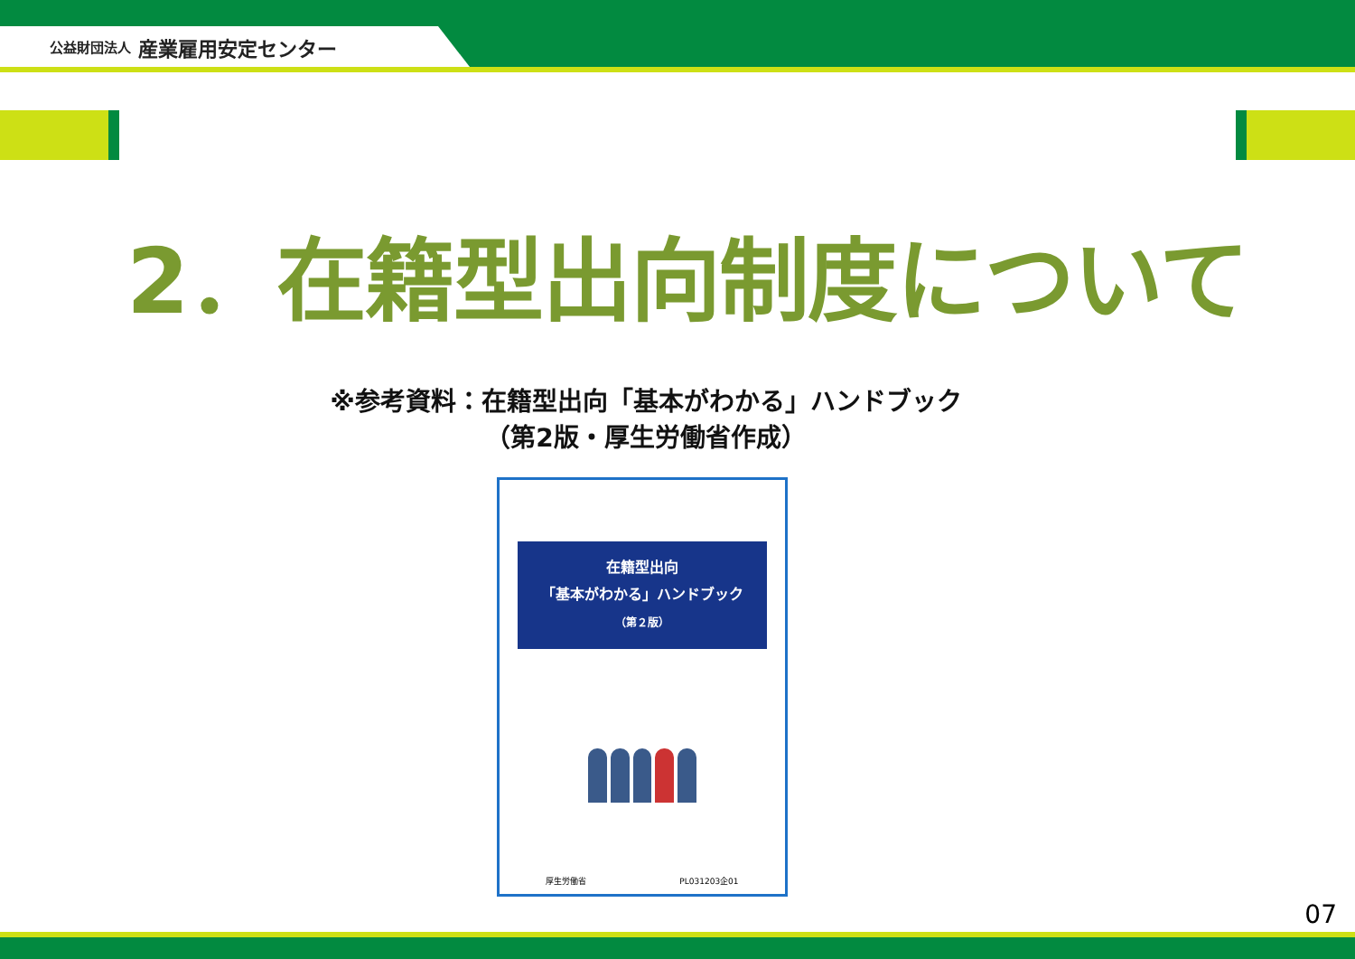公益財団法人 産業雇用安定センター
2．在籍型出向制度について
※参考資料：在籍型出向「基本がわかる」ハンドブック
（第2版・厚生労働省作成）
在籍型出向
「基本がわかる」ハンドブック
（第２版）
厚生労働省 PL031203企01
07